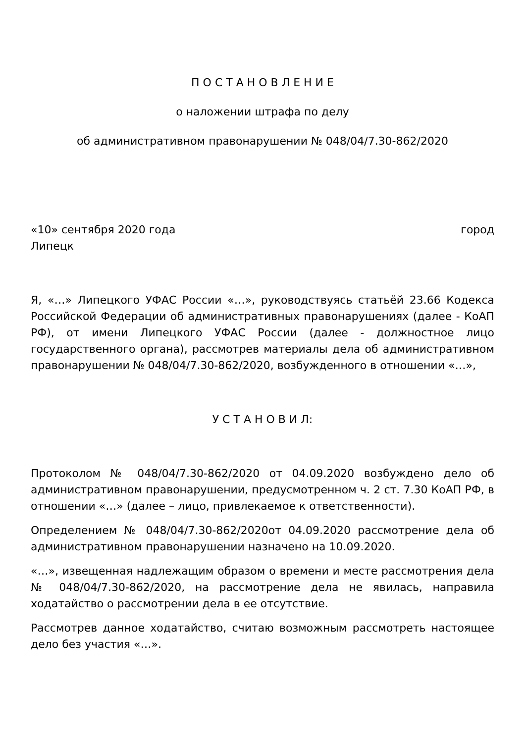П О С Т А Н О В Л Е Н И Е
о наложении штрафа по делу
об административном правонарушении № 048/04/7.30-862/2020
«10» сентября 2020 года город
Липецк
Я, «…» Липецкого УФАС России «…», руководствуясь статьёй 23.66 Кодекса Российской Федерации об административных правонарушениях (далее - КоАП РФ), от имени Липецкого УФАС России (далее - должностное лицо государственного органа), рассмотрев материалы дела об административном правонарушении № 048/04/7.30-862/2020, возбужденного в отношении «…»,
У С Т А Н О В И Л:
Протоколом № 048/04/7.30-862/2020 от 04.09.2020 возбуждено дело об административном правонарушении, предусмотренном ч. 2 ст. 7.30 КоАП РФ, в отношении «…» (далее – лицо, привлекаемое к ответственности).
Определением № 048/04/7.30-862/2020от 04.09.2020 рассмотрение дела об административном правонарушении назначено на 10.09.2020.
«…», извещенная надлежащим образом о времени и месте рассмотрения дела № 048/04/7.30-862/2020, на рассмотрение дела не явилась, направила ходатайство о рассмотрении дела в ее отсутствие.
Рассмотрев данное ходатайство, считаю возможным рассмотреть настоящее дело без участия «…».